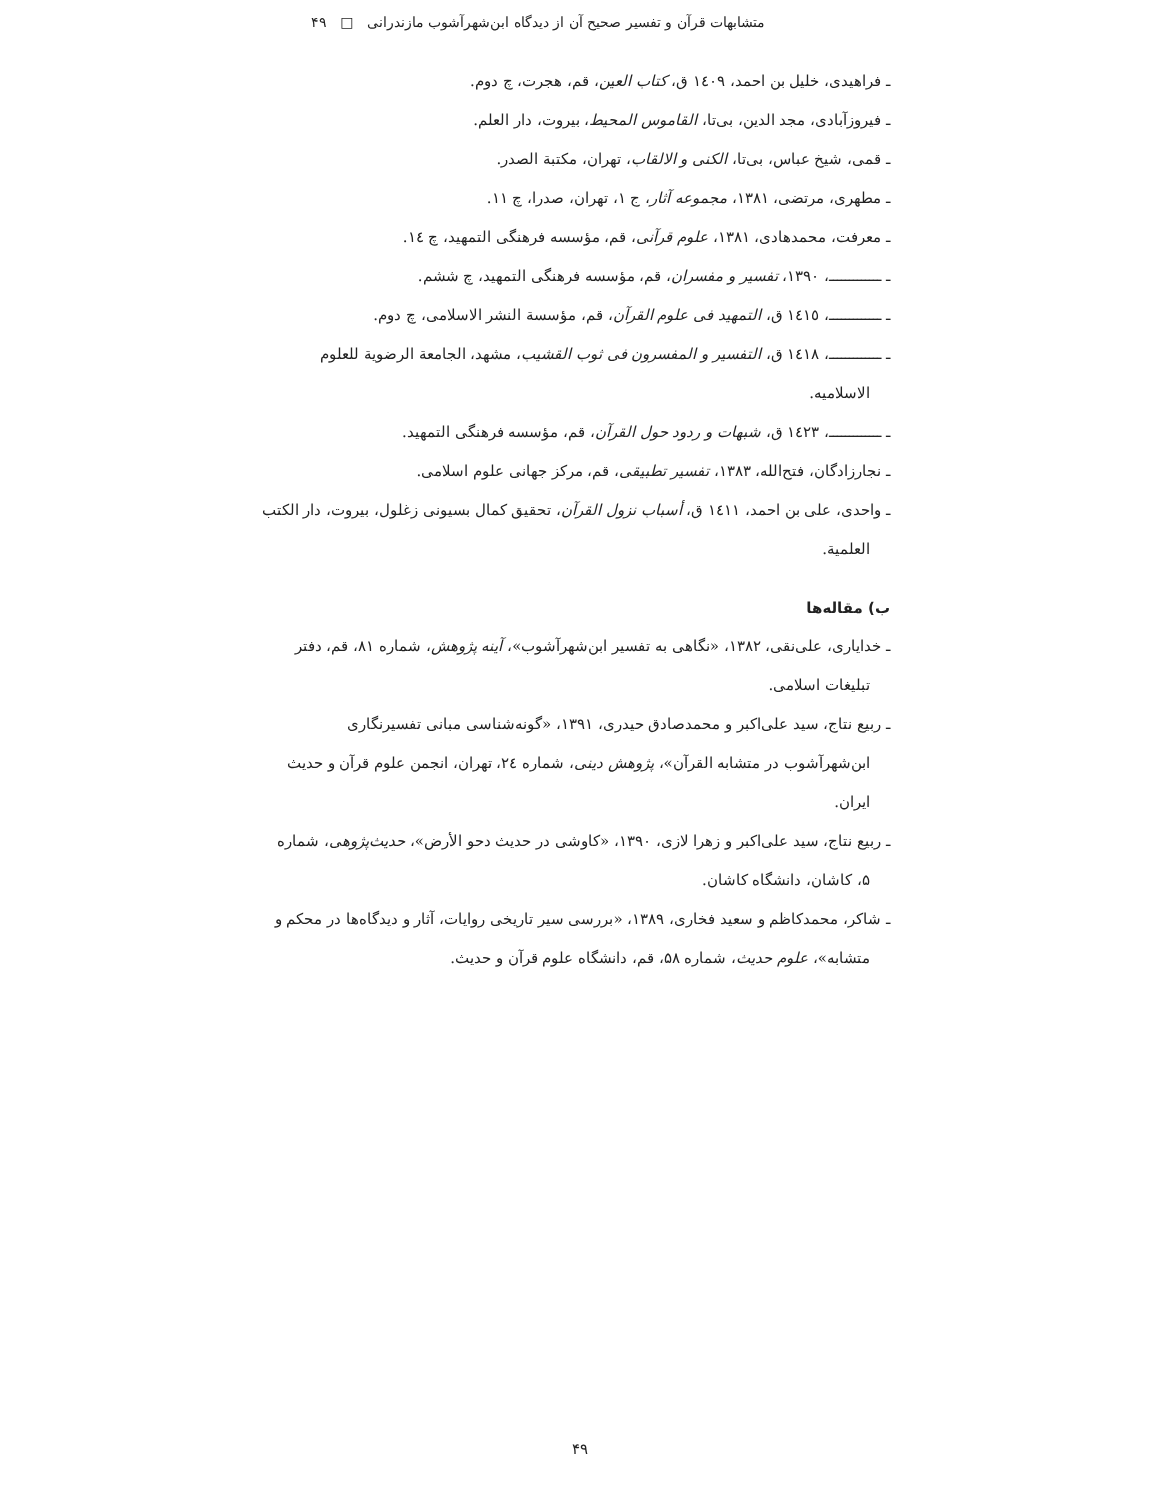متشابهات قرآن و تفسیر صحیح آن از دیدگاه ابن‌شهرآشوب مازندرانی □ ۴۹
ـ فراهیدی، خلیل بن احمد، ١٤٠٩ ق، کتاب العین، قم، هجرت، چ دوم.
ـ فیروزآبادی، مجد الدین، بی‌تا، القاموس المحیط، بیروت، دار العلم.
ـ قمی، شیخ عباس، بی‌تا، الکنی و الالقاب، تهران، مکتبة الصدر.
ـ مطهری، مرتضی، ۱۳۸۱، مجموعه آثار، ج ۱، تهران، صدرا، چ ۱۱.
ـ معرفت، محمدهادی، ۱۳۸۱، علوم قرآنی، قم، مؤسسه فرهنگی التمهید، چ ١٤.
ـ ـــــــــــــ، ۱۳۹۰، تفسیر و مفسران، قم، مؤسسه فرهنگی التمهید، چ ششم.
ـ ـــــــــــــ، ١٤١٥ ق، التمهید فی علوم القرآن، قم، مؤسسة النشر الاسلامی، چ دوم.
ـ ـــــــــــــ، ١٤١٨ ق، التفسیر و المفسرون فی ثوب القشیب، مشهد، الجامعة الرضویة للعلوم الاسلامیه.
ـ ـــــــــــــ، ١٤٢٣ ق، شبهات و ردود حول القرآن، قم، مؤسسه فرهنگی التمهید.
ـ نجارزادگان، فتح‌الله، ۱۳۸۳، تفسیر تطبیقی، قم، مرکز جهانی علوم اسلامی.
ـ واحدی، علی بن احمد، ١٤١١ ق، أسباب نزول القرآن، تحقیق کمال بسیونی زغلول، بیروت، دار الکتب العلمیة.
ب) مقاله‌ها
ـ خدایاری، علی‌نقی، ۱۳۸۲، «نگاهی به تفسیر ابن‌شهرآشوب»، آینه پژوهش، شماره ۸۱، قم، دفتر تبلیغات اسلامی.
ـ ربیع نتاج، سید علی‌اکبر و محمدصادق حیدری، ۱۳۹۱، «گونه‌شناسی مبانی تفسیرنگاری ابن‌شهرآشوب در متشابه القرآن»، پژوهش دینی، شماره ٢٤، تهران، انجمن علوم قرآن و حدیث ایران.
ـ ربیع نتاج، سید علی‌اکبر و زهرا لازی، ۱۳۹۰، «کاوشی در حدیث دحو الأرض»، حدیث‌پژوهی، شماره ۵، کاشان، دانشگاه کاشان.
ـ شاکر، محمدکاظم و سعید فخاری، ۱۳۸۹، «بررسی سیر تاریخی روایات، آثار و دیدگاه‌ها در محکم و متشابه»، علوم حدیث، شماره ۵۸، قم، دانشگاه علوم قرآن و حدیث.
۴۹